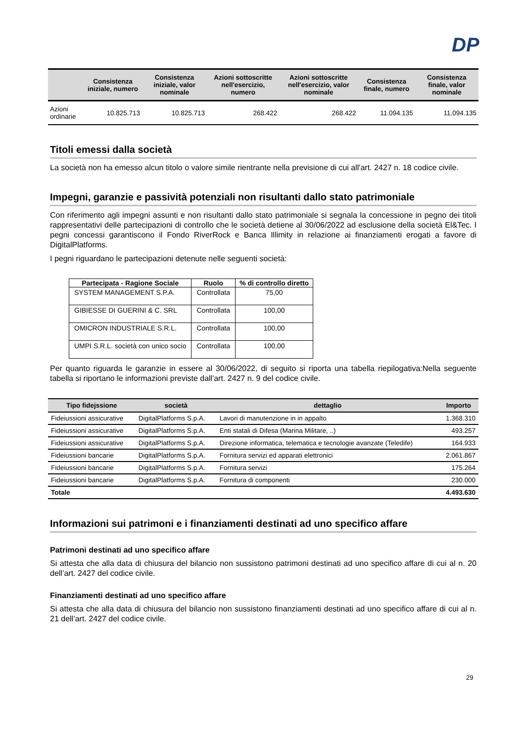DP
| | Consistenza iniziale, numero | Consistenza iniziale, valor nominale | Azioni sottoscritte nell'esercizio, numero | Azioni sottoscritte nell'esercizio, valor nominale | Consistenza finale, numero | Consistenza finale, valor nominale |
| --- | --- | --- | --- | --- | --- | --- |
| Azioni ordinarie | 10.825.713 | 10.825.713 | 268.422 | 268.422 | 11.094.135 | 11.094.135 |
Titoli emessi dalla società
La società non ha emesso alcun titolo o valore simile rientrante nella previsione di cui all'art. 2427 n. 18 codice civile.
Impegni, garanzie e passività potenziali non risultanti dallo stato patrimoniale
Con riferimento agli impegni assunti e non risultanti dallo stato patrimoniale si segnala la concessione in pegno dei titoli rappresentativi delle partecipazioni di controllo che le società detiene al 30/06/2022 ad esclusione della società El&Tec. I pegni concessi garantiscono il Fondo RiverRock e Banca Illimity in relazione ai finanziamenti erogati a favore di DigitalPlatforms.
I pegni riguardano le partecipazioni detenute nelle seguenti società:
| Partecipata - Ragione Sociale | Ruolo | % di controllo diretto |
| --- | --- | --- |
| SYSTEM MANAGEMENT S.P.A. | Controllata | 75,00 |
| GIBIESSE DI GUERINI & C. SRL | Controllata | 100,00 |
| OMICRON INDUSTRIALE S.R.L. | Controllata | 100,00 |
| UMPI S.R.L. società con unico socio | Controllata | 100,00 |
Per quanto riguarda le garanzie in essere al 30/06/2022, di seguito si riporta una tabella riepilogativa:Nella seguente tabella si riportano le informazioni previste dall'art. 2427 n. 9 del codice civile.
| Tipo fidejssione | società | dettaglio | Importo |
| --- | --- | --- | --- |
| Fideiussioni assicurative | DigitalPlatforms S.p.A. | Lavori di manutenzione in in appalto | 1.368.310 |
| Fideiussioni assicurative | DigitalPlatforms S.p.A. | Enti statali di Difesa (Marina Militare, ..) | 493.257 |
| Fideiussioni assicurative | DigitalPlatforms S.p.A. | Direzione informatica, telematica e tecnologie avanzate (Teledife) | 164.933 |
| Fideiussioni bancarie | DigitalPlatforms S.p.A. | Fornitura servizi ed apparati elettronici | 2.061.867 |
| Fideiussioni bancarie | DigitalPlatforms S.p.A. | Fornitura servizi | 175.264 |
| Fideiussioni bancarie | DigitalPlatforms S.p.A. | Fornitura di componenti | 230.000 |
| Totale | | | 4.493.630 |
Informazioni sui patrimoni e i finanziamenti destinati ad uno specifico affare
Patrimoni destinati ad uno specifico affare
Si attesta che alla data di chiusura del bilancio non sussistono patrimoni destinati ad uno specifico affare di cui al n. 20 dell’art. 2427 del codice civile.
Finanziamenti destinati ad uno specifico affare
Si attesta che alla data di chiusura del bilancio non sussistono finanziamenti destinati ad uno specifico affare di cui al n. 21 dell’art. 2427 del codice civile.
29